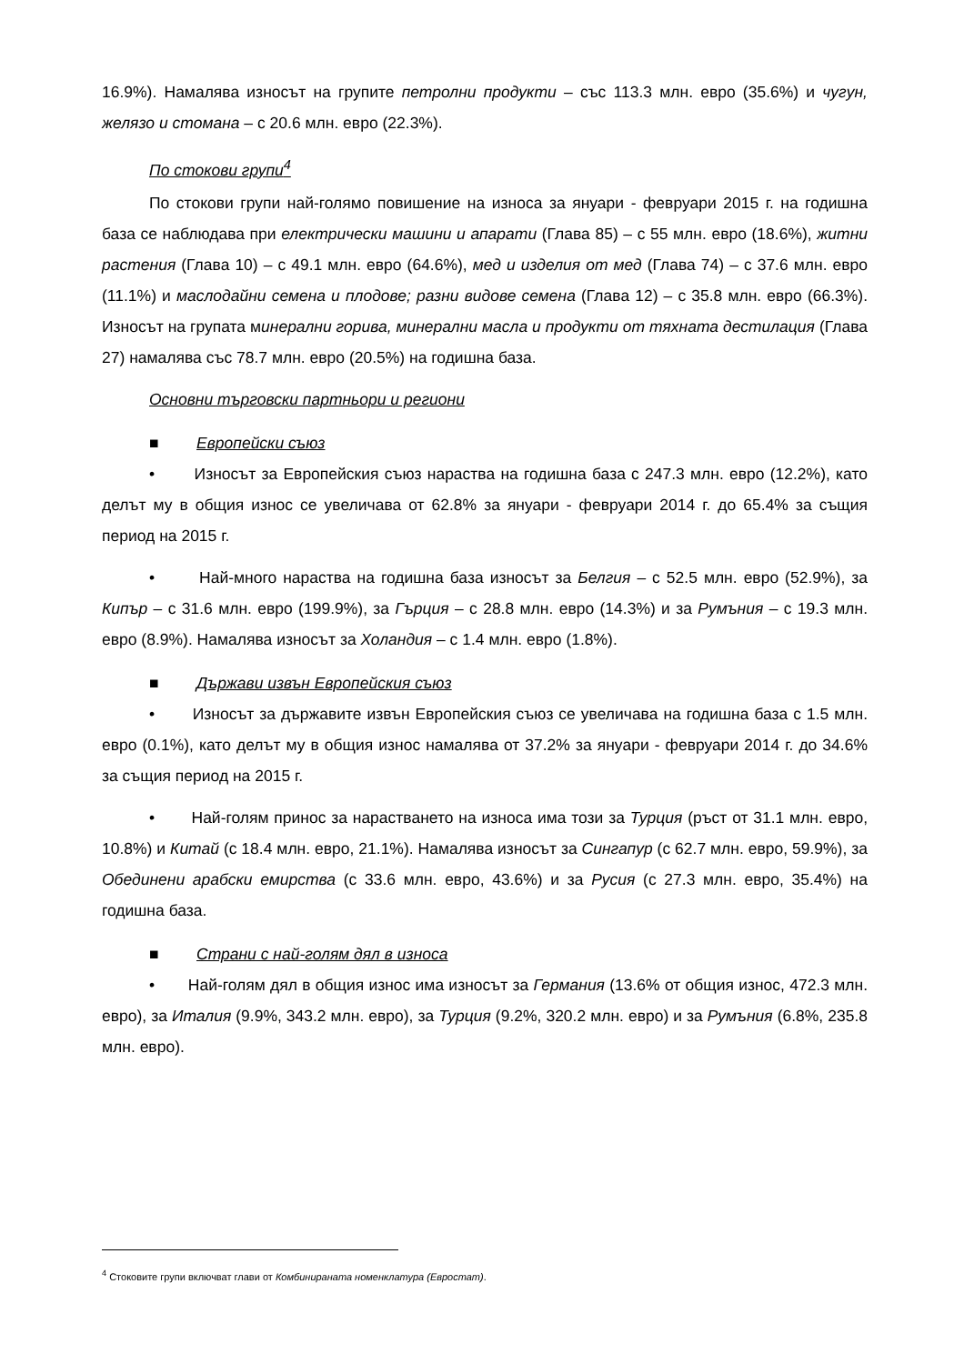16.9%). Намалява износът на групите петролни продукти – със 113.3 млн. евро (35.6%) и чугун, желязо и стомана – с 20.6 млн. евро (22.3%).
По стокови групи<sup>4</sup>
По стокови групи най-голямо повишение на износа за януари - февруари 2015 г. на годишна база се наблюдава при електрически машини и апарати (Глава 85) – с 55 млн. евро (18.6%), житни растения (Глава 10) – с 49.1 млн. евро (64.6%), мед и изделия от мед (Глава 74) – с 37.6 млн. евро (11.1%) и маслодайни семена и плодове; разни видове семена (Глава 12) – с 35.8 млн. евро (66.3%). Износът на групата минерални горива, минерални масла и продукти от тяхната дестилация (Глава 27) намалява със 78.7 млн. евро (20.5%) на годишна база.
Основни търговски партньори и региони
■ Европейски съюз
• Износът за Европейския съюз нараства на годишна база с 247.3 млн. евро (12.2%), като делът му в общия износ се увеличава от 62.8% за януари - февруари 2014 г. до 65.4% за същия период на 2015 г.
• Най-много нараства на годишна база износът за Белгия – с 52.5 млн. евро (52.9%), за Кипър – с 31.6 млн. евро (199.9%), за Гърция – с 28.8 млн. евро (14.3%) и за Румъния – с 19.3 млн. евро (8.9%). Намалява износът за Холандия – с 1.4 млн. евро (1.8%).
■ Държави извън Европейския съюз
• Износът за държавите извън Европейския съюз се увеличава на годишна база с 1.5 млн. евро (0.1%), като делът му в общия износ намалява от 37.2% за януари - февруари 2014 г. до 34.6% за същия период на 2015 г.
• Най-голям принос за нарастването на износа има този за Турция (ръст от 31.1 млн. евро, 10.8%) и Китай (с 18.4 млн. евро, 21.1%). Намалява износът за Сингапур (с 62.7 млн. евро, 59.9%), за Обединени арабски емирства (с 33.6 млн. евро, 43.6%) и за Русия (с 27.3 млн. евро, 35.4%) на годишна база.
■ Страни с най-голям дял в износа
• Най-голям дял в общия износ има износът за Германия (13.6% от общия износ, 472.3 млн. евро), за Италия (9.9%, 343.2 млн. евро), за Турция (9.2%, 320.2 млн. евро) и за Румъния (6.8%, 235.8 млн. евро).
<sup>4</sup> Стоковите групи включват глави от Комбинираната номенклатура (Евростат).